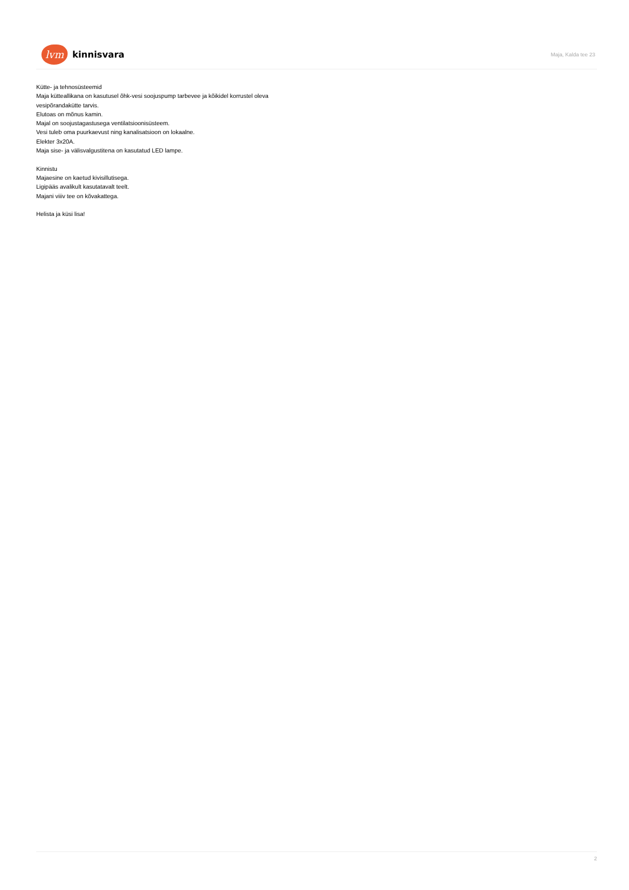lvm
kinnisvara
Maja, Kalda tee 23
Kütte- ja tehnosüsteemid
Maja kütteallikana on kasutusel õhk-vesi soojuspump tarbevee ja kõikidel korrustel oleva
vesipõrandakütte tarvis.
Elutoas on mõnus kamin.
Majal on soojustagastusega ventilatsioonisüsteem.
Vesi tuleb oma puurkaevust ning kanalisatsioon on lokaalne.
Elekter 3x20A.
Maja sise- ja välisvalgustitena on kasutatud LED lampe.
Kinnistu
Majaesine on kaetud kivisillutisega.
Ligipääs avalikult kasutatavalt teelt.
Majani viiiv tee on kõvakattega.
Helista ja küsi lisa!
2